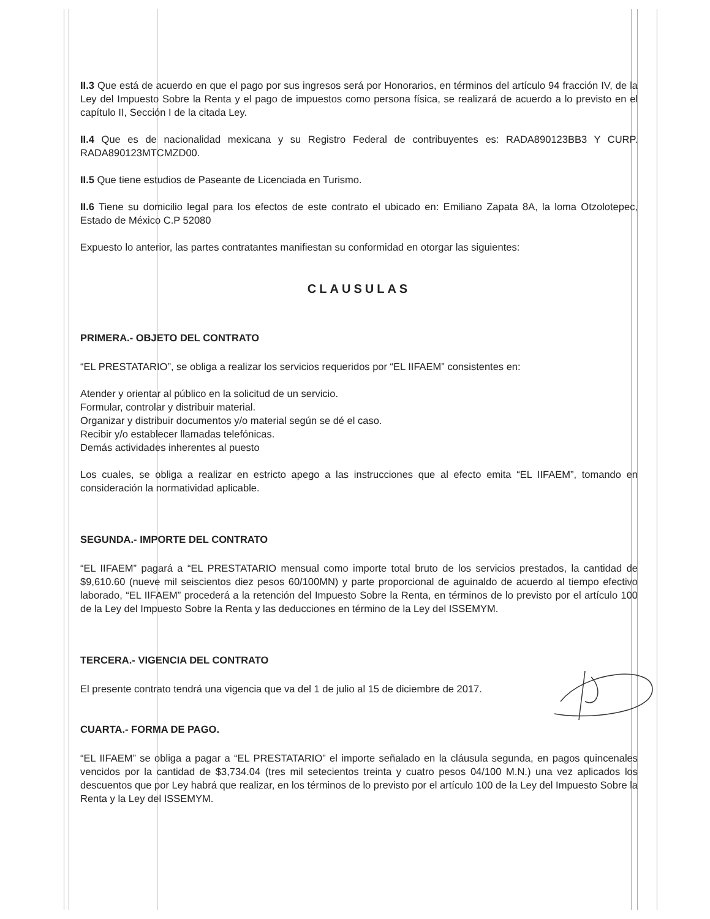II.3 Que está de acuerdo en que el pago por sus ingresos será por Honorarios, en términos del artículo 94 fracción IV, de la Ley del Impuesto Sobre la Renta y el pago de impuestos como persona física, se realizará de acuerdo a lo previsto en el capítulo II, Sección I de la citada Ley.
II.4 Que es de nacionalidad mexicana y su Registro Federal de contribuyentes es: RADA890123BB3 Y CURP. RADA890123MTCMZD00.
II.5 Que tiene estudios de Paseante de Licenciada en Turismo.
II.6 Tiene su domicilio legal para los efectos de este contrato el ubicado en: Emiliano Zapata 8A, la loma Otzolotepec, Estado de México C.P 52080
Expuesto lo anterior, las partes contratantes manifiestan su conformidad en otorgar las siguientes:
CLAUSULAS
PRIMERA.- OBJETO DEL CONTRATO
“EL PRESTATARIO”, se obliga a realizar los servicios requeridos por “EL IIFAEM” consistentes en:
Atender y orientar al público en la solicitud de un servicio.
Formular, controlar y distribuir material.
Organizar y distribuir documentos y/o material según se dé el caso.
Recibir y/o establecer llamadas telefónicas.
Demás actividades inherentes al puesto
Los cuales, se obliga a realizar en estricto apego a las instrucciones que al efecto emita “EL IIFAEM”, tomando en consideración la normatividad aplicable.
SEGUNDA.- IMPORTE DEL CONTRATO
“EL IIFAEM” pagará a “EL PRESTATARIO mensual como importe total bruto de los servicios prestados, la cantidad de $9,610.60 (nueve mil seiscientos diez pesos 60/100MN) y parte proporcional de aguinaldo de acuerdo al tiempo efectivo laborado, “EL IIFAEM” procederá a la retención del Impuesto Sobre la Renta, en términos de lo previsto por el artículo 100 de la Ley del Impuesto Sobre la Renta y las deducciones en término de la Ley del ISSEMYM.
TERCERA.- VIGENCIA DEL CONTRATO
El presente contrato tendrá una vigencia que va del 1 de julio al 15 de diciembre de 2017.
CUARTA.- FORMA DE PAGO.
“EL IIFAEM” se obliga a pagar a “EL PRESTATARIO” el importe señalado en la cláusula segunda, en pagos quincenales vencidos por la cantidad de $3,734.04 (tres mil setecientos treinta y cuatro pesos 04/100 M.N.) una vez aplicados los descuentos que por Ley habrá que realizar, en los términos de lo previsto por el artículo 100 de la Ley del Impuesto Sobre la Renta y la Ley del ISSEMYM.